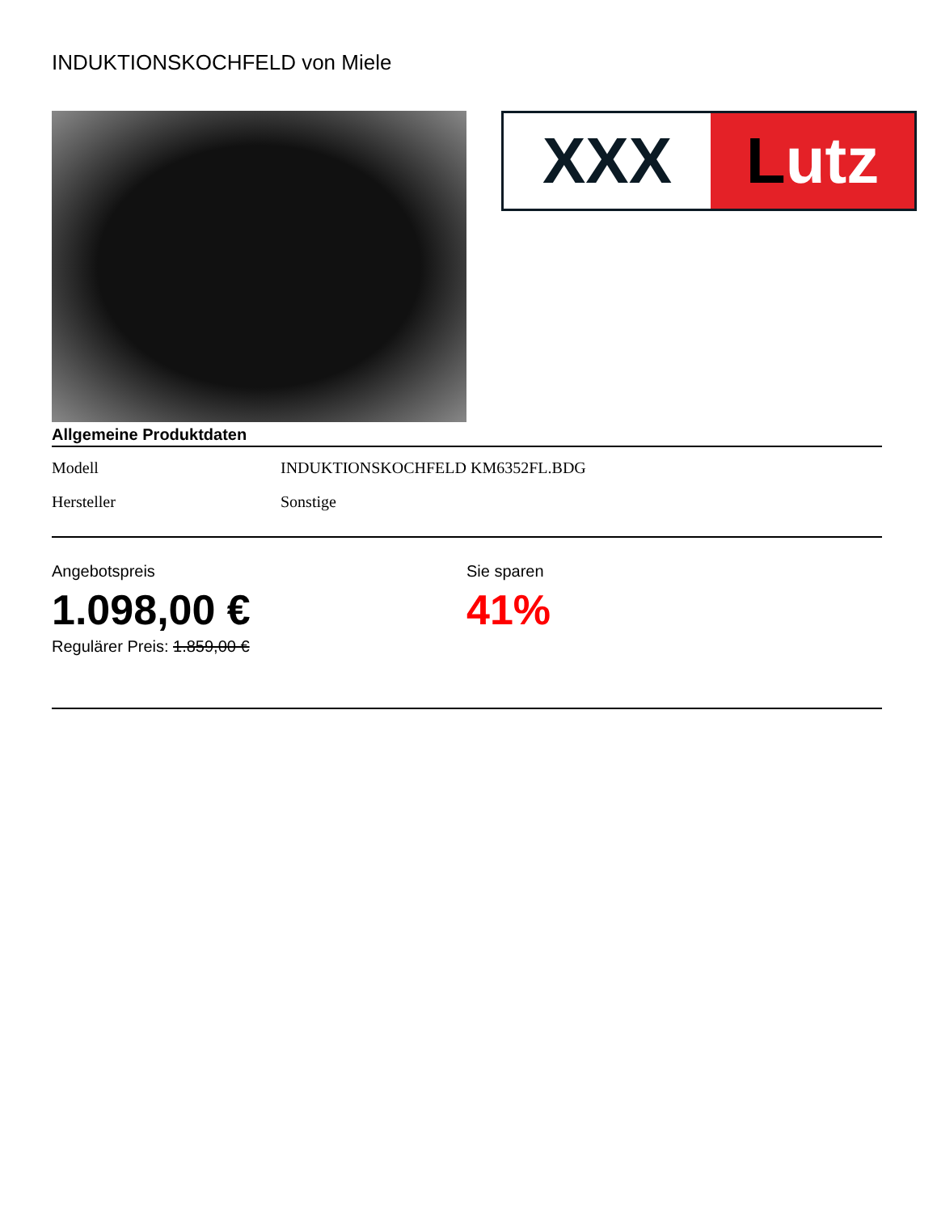INDUKTIONSKOCHFELD von Miele
XXX Lutz
Allgemeine Produktdaten
| Modell | INDUKTIONSKOCHFELD KM6352FL.BDG |
| Hersteller | Sonstige |
Angebotspreis
1.098,00 €
Regulärer Preis: 1.859,00 €
Sie sparen
41%